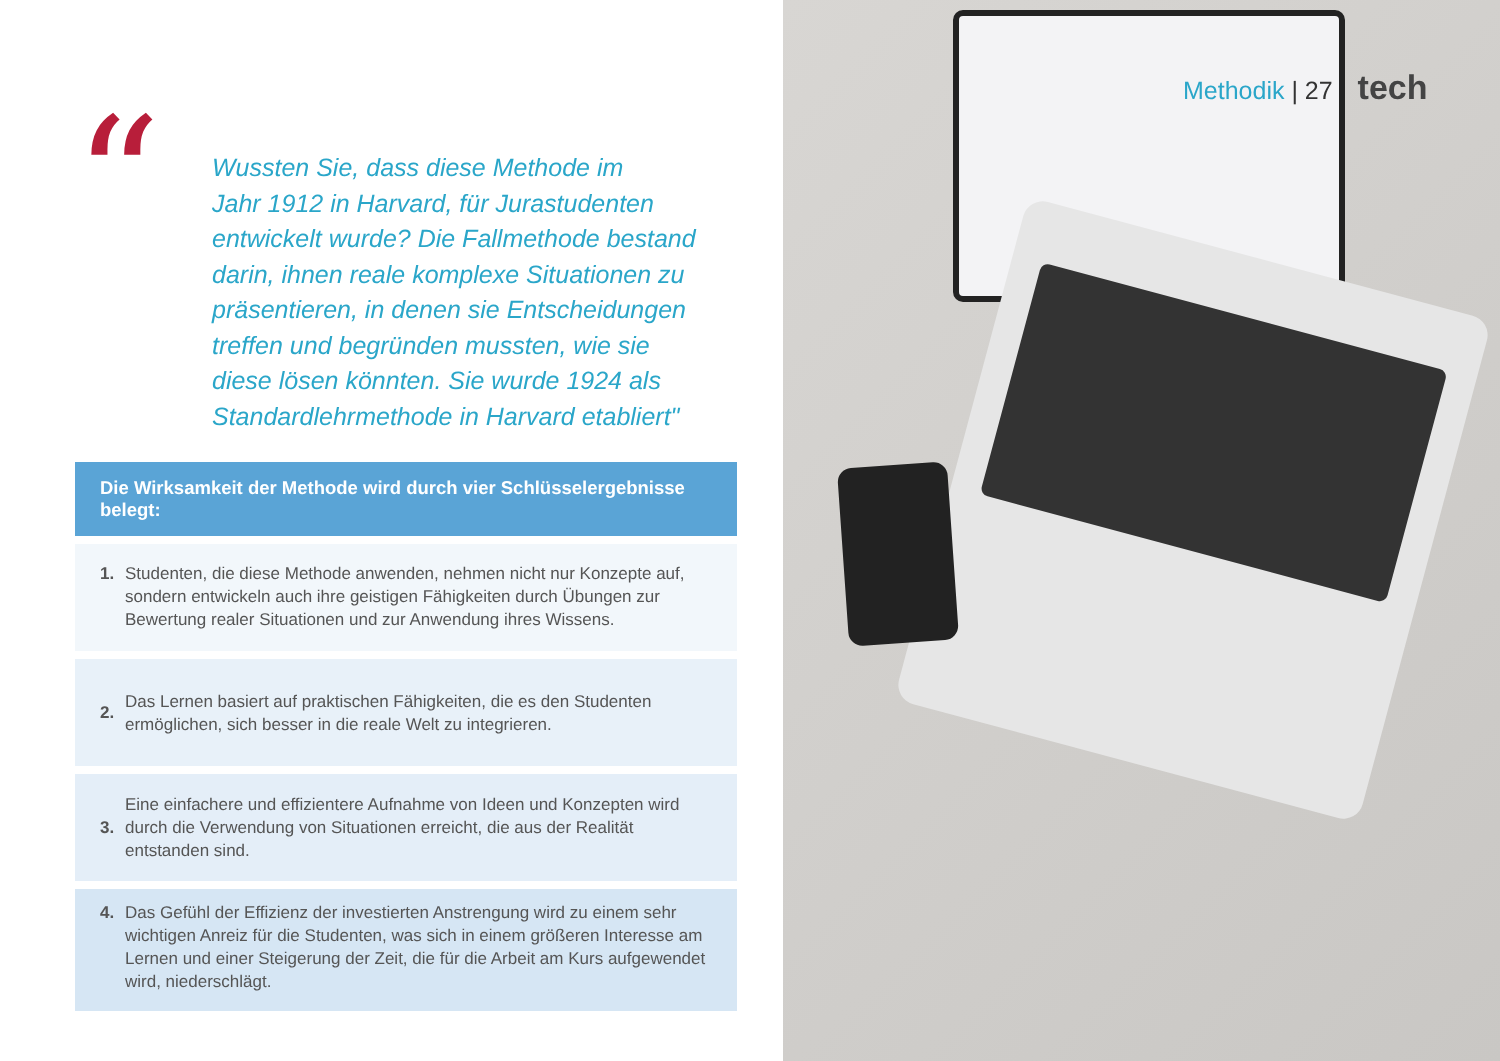“
Wussten Sie, dass diese Methode im
Jahr 1912 in Harvard, für Jurastudenten
entwickelt wurde? Die Fallmethode bestand
darin, ihnen reale komplexe Situationen zu
präsentieren, in denen sie Entscheidungen
treffen und begründen mussten, wie sie
diese lösen könnten. Sie wurde 1924 als
Standardlehrmethode in Harvard etabliert"
Die Wirksamkeit der Methode wird durch vier Schlüsselergebnisse belegt:
1. Studenten, die diese Methode anwenden, nehmen nicht nur Konzepte auf, sondern entwickeln auch ihre geistigen Fähigkeiten durch Übungen zur Bewertung realer Situationen und zur Anwendung ihres Wissens.
2. Das Lernen basiert auf praktischen Fähigkeiten, die es den Studenten ermöglichen, sich besser in die reale Welt zu integrieren.
3. Eine einfachere und effizientere Aufnahme von Ideen und Konzepten wird durch die Verwendung von Situationen erreicht, die aus der Realität entstanden sind.
4. Das Gefühl der Effizienz der investierten Anstrengung wird zu einem sehr wichtigen Anreiz für die Studenten, was sich in einem größeren Interesse am Lernen und einer Steigerung der Zeit, die für die Arbeit am Kurs aufgewendet wird, niederschlägt.
Methodik | 27 tech